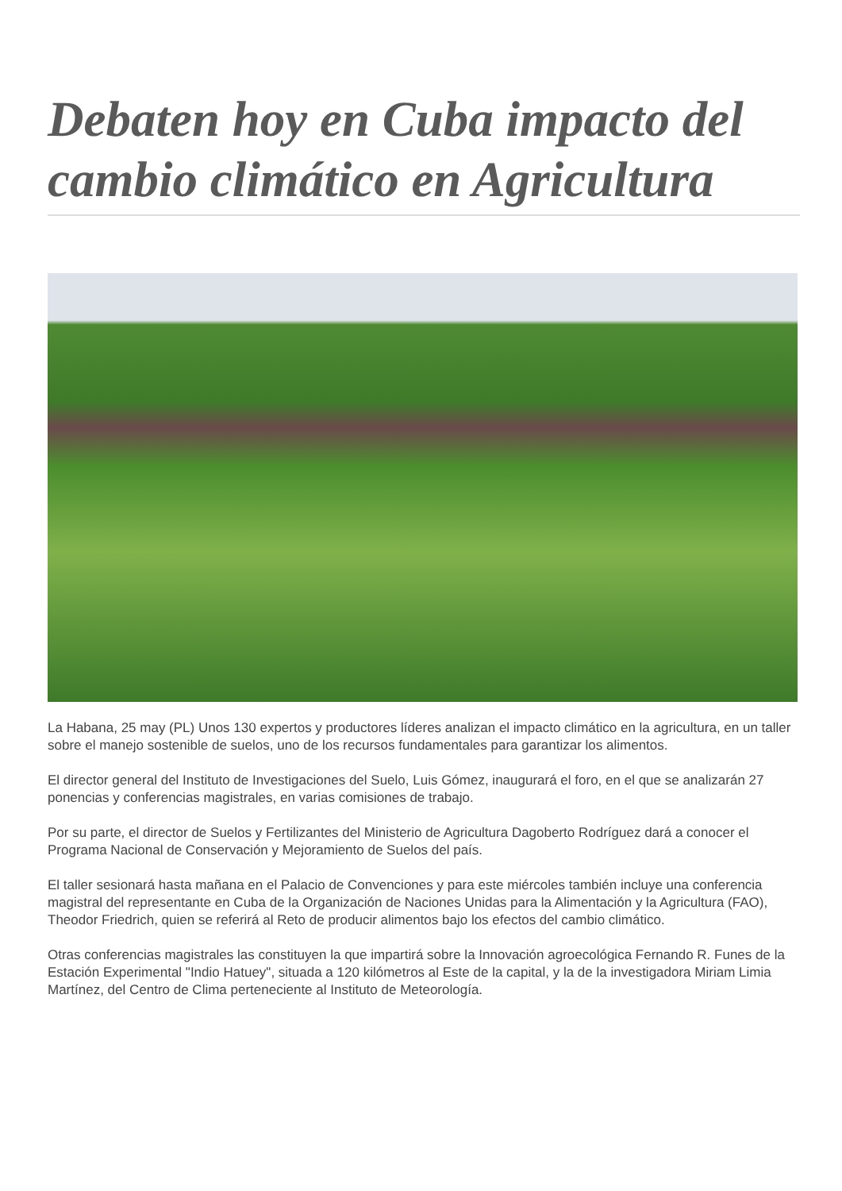Debaten hoy en Cuba impacto del cambio climático en Agricultura
La Habana, 25 may (PL) Unos 130 expertos y productores líderes analizan el impacto climático en la agricultura, en un taller sobre el manejo sostenible de suelos, uno de los recursos fundamentales para garantizar los alimentos.
El director general del Instituto de Investigaciones del Suelo, Luis Gómez, inaugurará el foro, en el que se analizarán 27 ponencias y conferencias magistrales, en varias comisiones de trabajo.
Por su parte, el director de Suelos y Fertilizantes del Ministerio de Agricultura Dagoberto Rodríguez dará a conocer el Programa Nacional de Conservación y Mejoramiento de Suelos del país.
El taller sesionará hasta mañana en el Palacio de Convenciones y para este miércoles también incluye una conferencia magistral del representante en Cuba de la Organización de Naciones Unidas para la Alimentación y la Agricultura (FAO), Theodor Friedrich, quien se referirá al Reto de producir alimentos bajo los efectos del cambio climático.
Otras conferencias magistrales las constituyen la que impartirá sobre la Innovación agroecológica Fernando R. Funes de la Estación Experimental "Indio Hatuey", situada a 120 kilómetros al Este de la capital, y la de la investigadora Miriam Limia Martínez, del Centro de Clima perteneciente al Instituto de Meteorología.